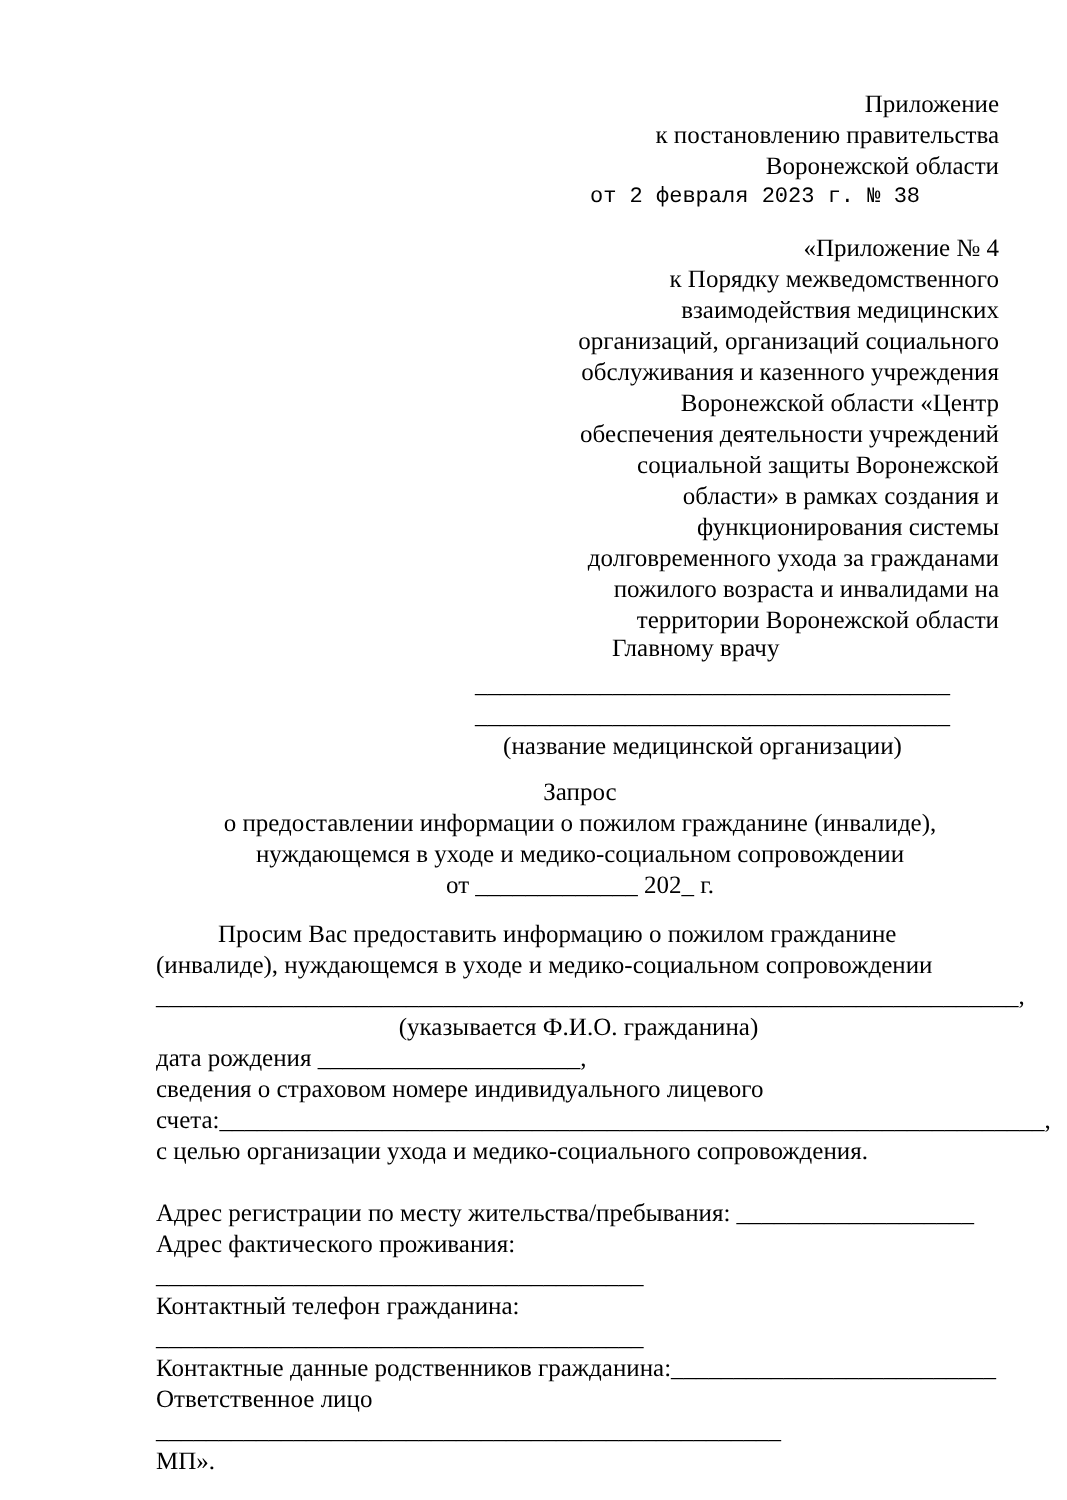Приложение
к постановлению правительства
Воронежской области
от 2 февраля 2023 г. № 38
«Приложение № 4
к Порядку межведомственного
взаимодействия медицинских
организаций, организаций социального
обслуживания и казенного учреждения
Воронежской области «Центр
обеспечения деятельности учреждений
социальной защиты Воронежской
области» в рамках создания и
функционирования системы
долговременного ухода за гражданами
пожилого возраста и инвалидами на
территории Воронежской области
Главному врачу
______________________________________
______________________________________
(название медицинской организации)
Запрос
о предоставлении информации о пожилом гражданине (инвалиде),
нуждающемся в уходе и медико-социальном сопровождении
от _____________ 202_ г.
Просим Вас предоставить информацию о пожилом гражданине (инвалиде), нуждающемся в уходе и медико-социальном сопровождении
_____________________________________________________________________,
(указывается Ф.И.О. гражданина)
дата рождения _____________________,
сведения о страховом номере индивидуального лицевого
счета:__________________________________________________________________,
с целью организации ухода и медико-социального сопровождения.
Адрес регистрации по месту жительства/пребывания: ___________________
Адрес фактического проживания: _______________________________________
Контактный телефон гражданина: _______________________________________
Контактные данные родственников гражданина:__________________________
Ответственное лицо __________________________________________________
МП».